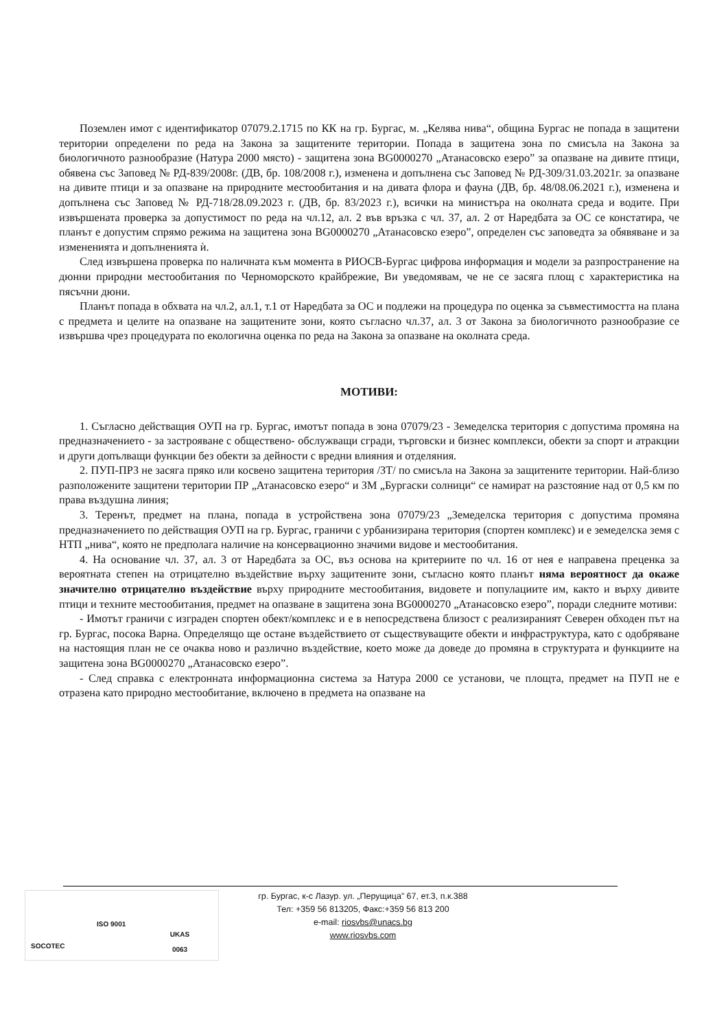Поземлен имот с идентификатор 07079.2.1715 по КК на гр. Бургас, м. „Келява нива“, община Бургас не попада в защитени територии определени по реда на Закона за защитените територии. Попада в защитена зона по смисъла на Закона за биологичното разнообразие (Натура 2000 място) - защитена зона BG0000270 „Атанасовско езеро” за опазване на дивите птици, обявена със Заповед № РД-839/2008г. (ДВ, бр. 108/2008 г.), изменена и допълнена със Заповед № РД-309/31.03.2021г. за опазване на дивите птици и за опазване на природните местообитания и на дивата флора и фауна (ДВ, бр. 48/08.06.2021 г.), изменена и допълнена със Заповед № РД-718/28.09.2023 г. (ДВ, бр. 83/2023 г.), всички на министъра на околната среда и водите. При извършената проверка за допустимост по реда на чл.12, ал. 2 във връзка с чл. 37, ал. 2 от Наредбата за ОС се констатира, че планът е допустим спрямо режима на защитена зона BG0000270 „Атанасовско езеро”, определен със заповедта за обявяване и за измененията и допълненията ѝ.
След извършена проверка по наличната към момента в РИОСВ-Бургас цифрова информация и модели за разпространение на дюнни природни местообитания по Черноморското крайбрежие, Ви уведомявам, че не се засяга площ с характеристика на пясъчни дюни.
Планът попада в обхвата на чл.2, ал.1, т.1 от Наредбата за ОС и подлежи на процедура по оценка за съвместимостта на плана с предмета и целите на опазване на защитените зони, която съгласно чл.37, ал. 3 от Закона за биологичното разнообразие се извършва чрез процедурата по екологична оценка по реда на Закона за опазване на околната среда.
МОТИВИ:
1. Съгласно действащия ОУП на гр. Бургас, имотът попада в зона 07079/23 - Земеделска територия с допустима промяна на предназначението - за застрояване с обществено- обслужващи сгради, търговски и бизнес комплекси, обекти за спорт и атракции и други допълващи функции без обекти за дейности с вредни влияния и отделяния.
2. ПУП-ПРЗ не засяга пряко или косвено защитена територия /ЗТ/ по смисъла на Закона за защитените територии. Най-близо разположените защитени територии ПР „Атанасовско езеро“ и ЗМ „Бургаски солници“ се намират на разстояние над от 0,5 км по права въздушна линия;
3. Теренът, предмет на плана, попада в устройствена зона 07079/23 „Земеделска територия с допустима промяна предназначението по действащия ОУП на гр. Бургас, граничи с урбанизирана територия (спортен комплекс) и е земеделска земя с НТП „нива“, която не предполага наличие на консервационно значими видове и местообитания.
4. На основание чл. 37, ал. 3 от Наредбата за ОС, въз основа на критериите по чл. 16 от нея е направена преценка за вероятната степен на отрицателно въздействие върху защитените зони, съгласно която планът няма вероятност да окаже значително отрицателно въздействие върху природните местообитания, видовете и популациите им, както и върху дивите птици и техните местообитания, предмет на опазване в защитена зона BG0000270 „Атанасовско езеро”, поради следните мотиви:
- Имотът граничи с изграден спортен обект/комплекс и е в непосредствена близост с реализираният Северен обходен път на гр. Бургас, посока Варна. Определящо ще остане въздействието от съществуващите обекти и инфраструктура, като с одобряване на настоящия план не се очаква ново и различно въздействие, което може да доведе до промяна в структурата и функциите на защитена зона BG0000270 „Атанасовско езеро”.
- След справка с електронната информационна система за Натура 2000 се установи, че площта, предмет на ПУП не е отразена като природно местообитание, включено в предмета на опазване на
SOCOTEC
ISO 9001
UKAS
0063
гр. Бургас, к-с Лазур. ул. „Перущица” 67, ет.3, п.к.388
Тел: +359 56 813205, Факс:+359 56 813 200
e-mail: riosvbs@unacs.bg
www.riosvbs.com